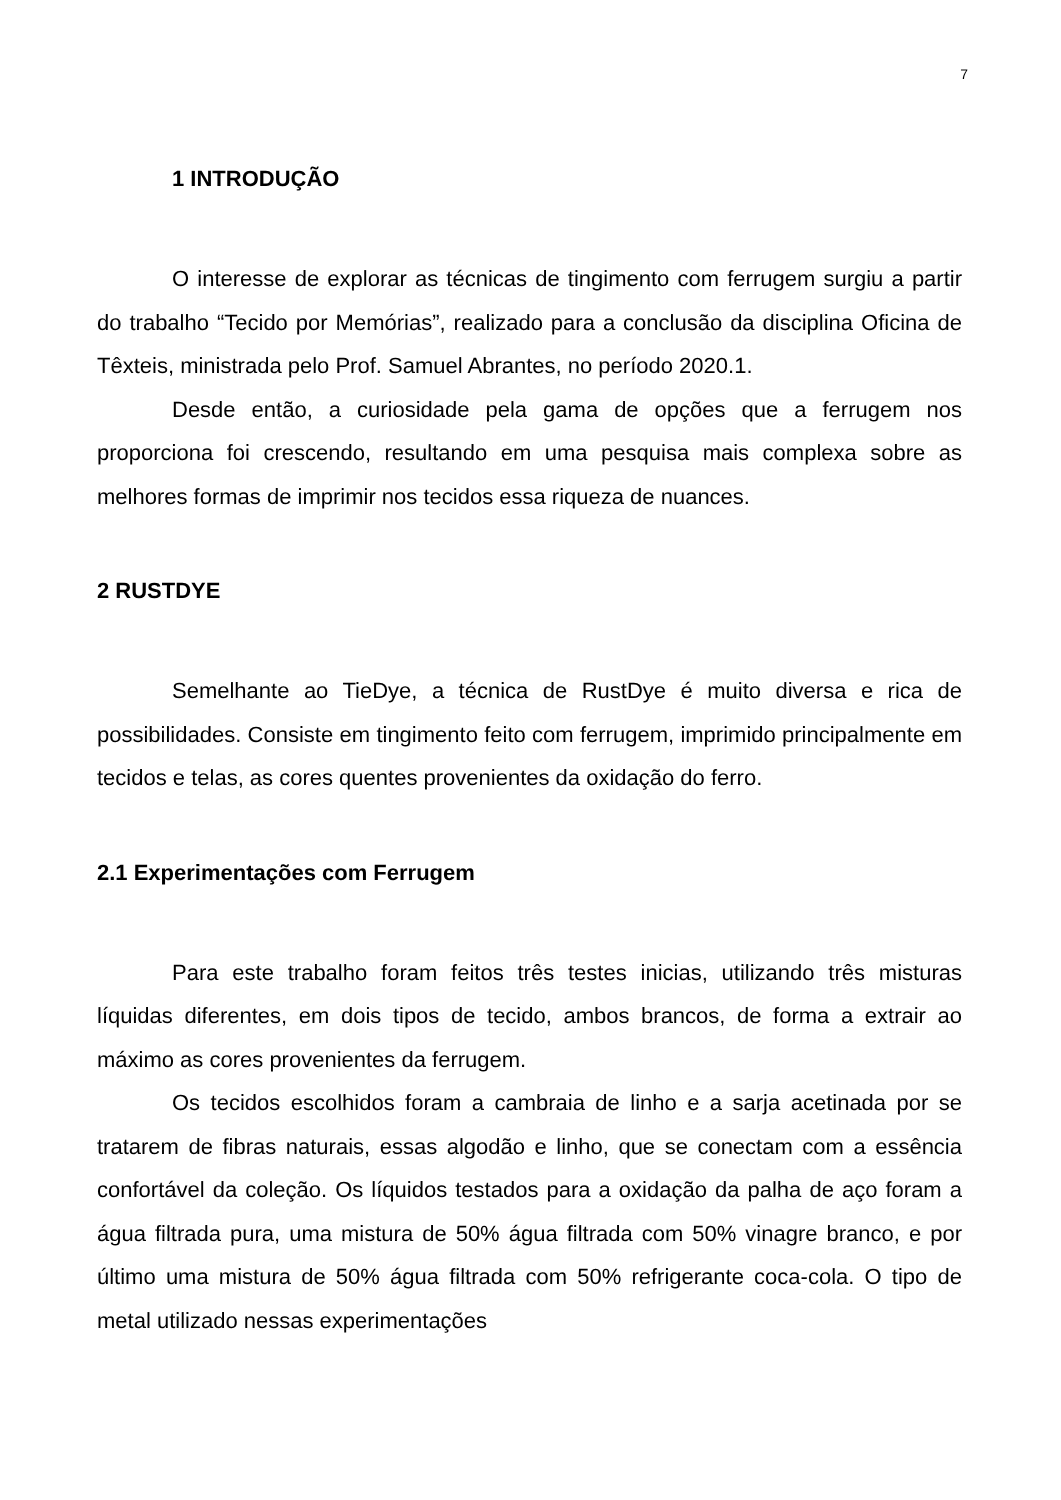7
1 INTRODUÇÃO
O interesse de explorar as técnicas de tingimento com ferrugem surgiu a partir do trabalho “Tecido por Memórias”, realizado para a conclusão da disciplina Oficina de Têxteis, ministrada pelo Prof. Samuel Abrantes, no período 2020.1.
Desde então, a curiosidade pela gama de opções que a ferrugem nos proporciona foi crescendo, resultando em uma pesquisa mais complexa sobre as melhores formas de imprimir nos tecidos essa riqueza de nuances.
2 RUSTDYE
Semelhante ao TieDye, a técnica de RustDye é muito diversa e rica de possibilidades. Consiste em tingimento feito com ferrugem, imprimido principalmente em tecidos e telas, as cores quentes provenientes da oxidação do ferro.
2.1 Experimentações com Ferrugem
Para este trabalho foram feitos três testes inicias, utilizando três misturas líquidas diferentes, em dois tipos de tecido, ambos brancos, de forma a extrair ao máximo as cores provenientes da ferrugem.
Os tecidos escolhidos foram a cambraia de linho e a sarja acetinada por se tratarem de fibras naturais, essas algodão e linho, que se conectam com a essência confortável da coleção. Os líquidos testados para a oxidação da palha de aço foram a água filtrada pura, uma mistura de 50% água filtrada com 50% vinagre branco, e por último uma mistura de 50% água filtrada com 50% refrigerante coca-cola. O tipo de metal utilizado nessas experimentações